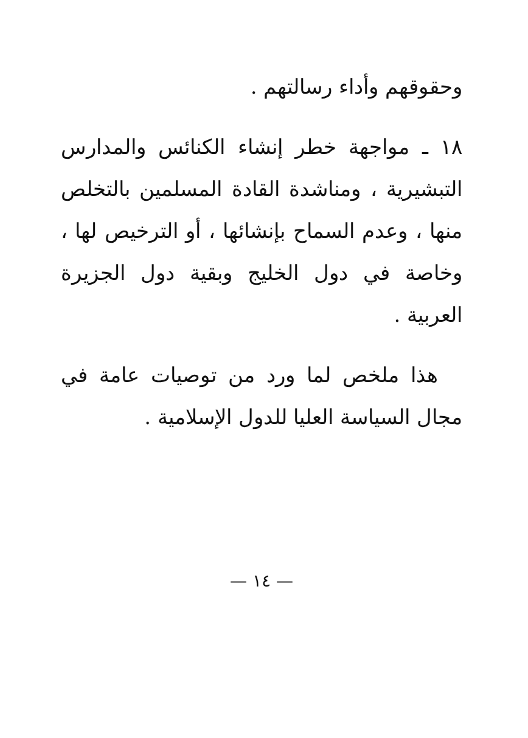وحقوقهم وأداء رسالتهم .
١٨ ـ مواجهة خطر إنشاء الكنائس والمدارس التبشيرية ، ومناشدة القادة المسلمين بالتخلص منها ، وعدم السماح بإنشائها ، أو الترخيص لها ، وخاصة في دول الخليج وبقية دول الجزيرة العربية .
هذا ملخص لما ورد من توصيات عامة في مجال السياسة العليا للدول الإسلامية .
— ١٤ —